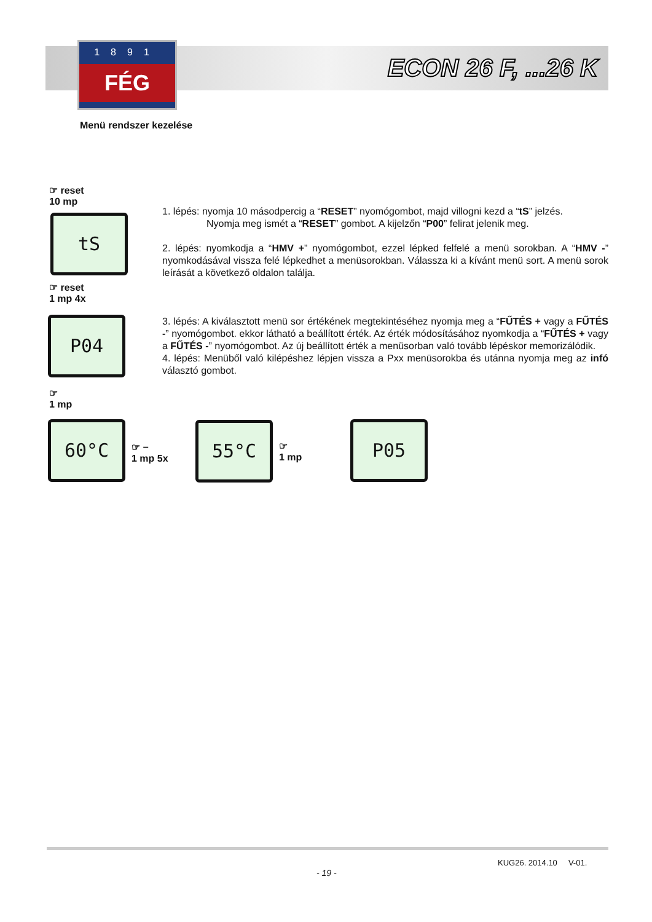1891
FÉG
ECON 26 F, ...26 K
Menü rendszer kezelése
☞ reset
10 mp
tS
☞ reset
1 mp 4x
P04
☞
1 mp
60°C
☞ −
1 mp 5x
55°C
☞
1 mp
P05
1. lépés: nyomja 10 másodpercig a “RESET” nyomógombot, majd villogni kezd a “tS” jelzés.
Nyomja meg ismét a “RESET” gombot. A kijelzőn “P00” felirat jelenik meg.
2. lépés: nyomkodja a “HMV +” nyomógombot, ezzel lépked felfelé a menü sorokban. A “HMV -” nyomkodásával vissza felé lépkedhet a menüsorokban. Válassza ki a kívánt menü sort. A menü sorok leírását a következő oldalon találja.
3. lépés: A kiválasztott menü sor értékének megtekintéséhez nyomja meg a “FŰTÉS + vagy a FŰTÉS -” nyomógombot. ekkor látható a beállított érték. Az érték módosításához nyomkodja a “FŰTÉS + vagy a FŰTÉS -” nyomógombot. Az új beállított érték a menüsorban való tovább lépéskor memorizálódik.
4. lépés: Menüből való kilépéshez lépjen vissza a Pxx menüsorokba és utánna nyomja meg az infó választó gombot.
KUG26. 2014.10 V-01.
- 19 -